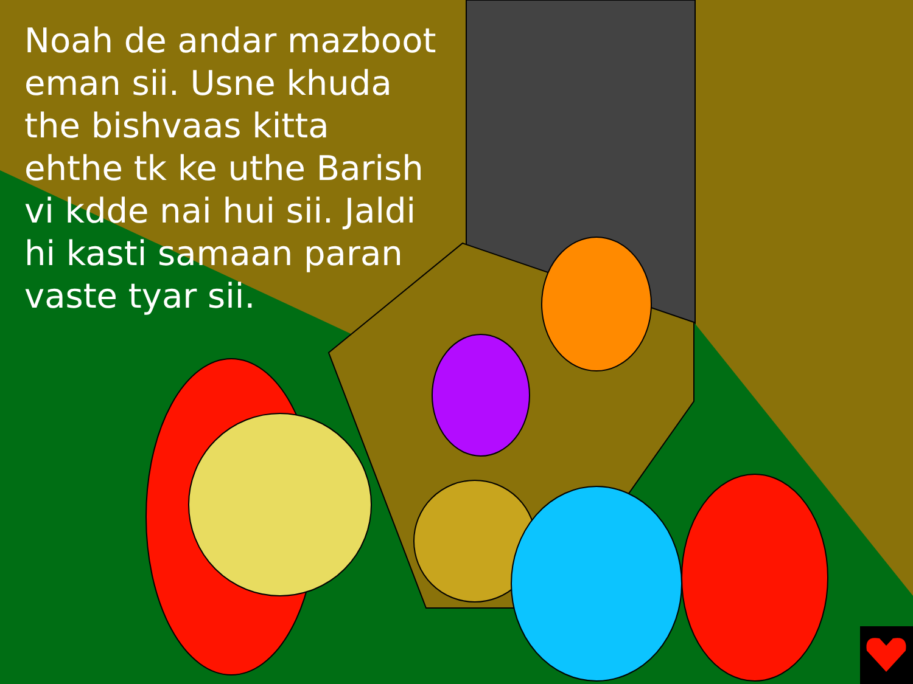Noah de andar mazboot eman sii. Usne khuda the bishvaas kitta ehthe tk ke uthe Barish vi kdde nai hui sii. Jaldi hi kasti samaan paran vaste tyar sii.